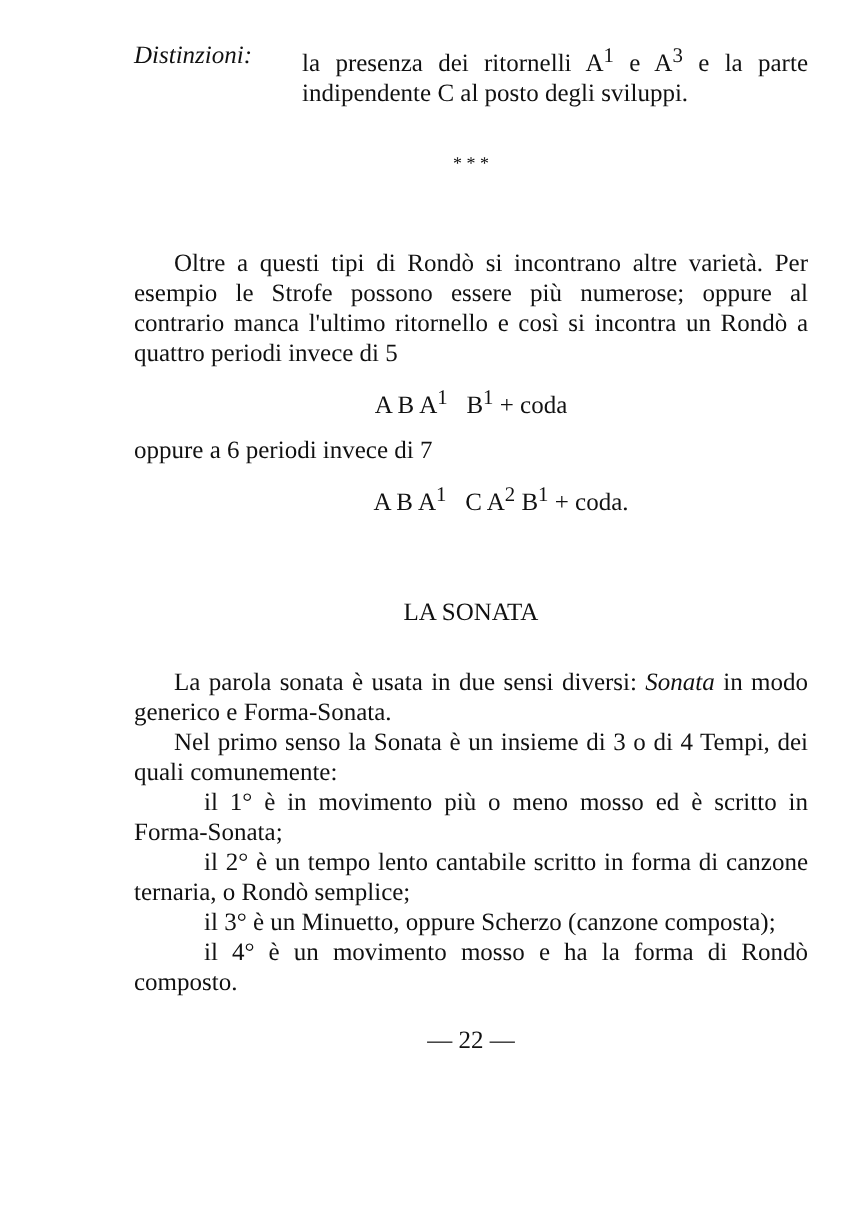Distinzioni:
la presenza dei ritornelli A<sup>1</sup> e A<sup>3</sup> e la parte indipendente C al posto degli sviluppi.
* * *
Oltre a questi tipi di Rondò si incontrano altre varietà. Per esempio le Strofe possono essere più numerose; oppure al contrario manca l'ultimo ritornello e così si incontra un Rondò a quattro periodi invece di 5
A B A<sup>1</sup> B<sup>1</sup> + coda
oppure a 6 periodi invece di 7
A B A<sup>1</sup> C A<sup>2</sup> B<sup>1</sup> + coda.
LA SONATA
La parola sonata è usata in due sensi diversi: Sonata in modo generico e Forma-Sonata.
Nel primo senso la Sonata è un insieme di 3 o di 4 Tempi, dei quali comunemente:
il 1° è in movimento più o meno mosso ed è scritto in Forma-Sonata;
il 2° è un tempo lento cantabile scritto in forma di canzone ternaria, o Rondò semplice;
il 3° è un Minuetto, oppure Scherzo (canzone composta);
il 4° è un movimento mosso e ha la forma di Rondò composto.
— 22 —